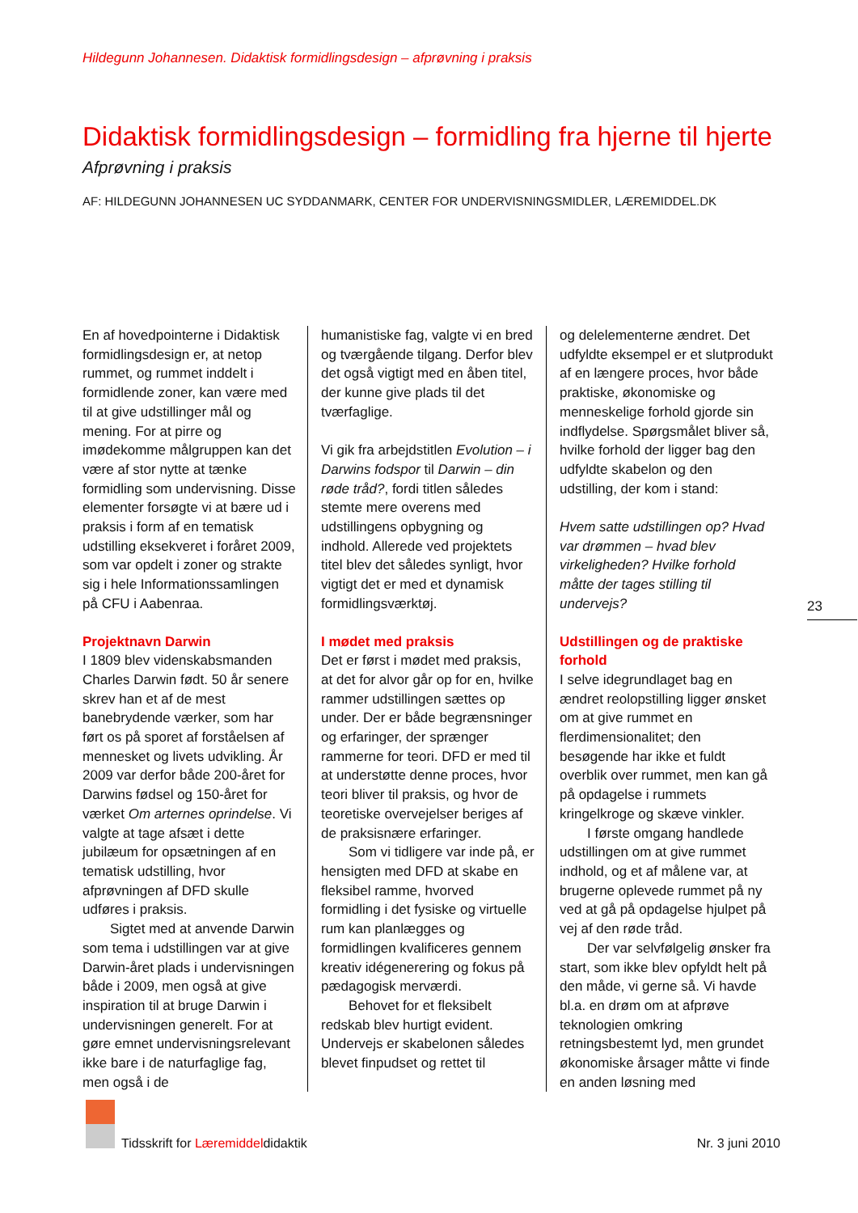Hildegunn Johannesen. Didaktisk formidlingsdesign – afprøvning i praksis
Didaktisk formidlingsdesign – formidling fra hjerne til hjerte
Afprøvning i praksis
AF: HILDEGUNN JOHANNESEN UC SYDDANMARK, CENTER FOR UNDERVISNINGSMIDLER, LÆREMIDDEL.DK
En af hovedpointerne i Didaktisk formidlingsdesign er, at netop rummet, og rummet inddelt i formidlende zoner, kan være med til at give udstillinger mål og mening. For at pirre og imødekomme målgruppen kan det være af stor nytte at tænke formidling som undervisning. Disse elementer forsøgte vi at bære ud i praksis i form af en tematisk udstilling eksekveret i foråret 2009, som var opdelt i zoner og strakte sig i hele Informationssamlingen på CFU i Aabenraa.
Projektnavn Darwin
I 1809 blev videnskabsmanden Charles Darwin født. 50 år senere skrev han et af de mest banebrydende værker, som har ført os på sporet af forståelsen af mennesket og livets udvikling. År 2009 var derfor både 200-året for Darwins fødsel og 150-året for værket Om arternes oprindelse. Vi valgte at tage afsæt i dette jubilæum for opsætningen af en tematisk udstilling, hvor afprøvningen af DFD skulle udføres i praksis.
Sigtet med at anvende Darwin som tema i udstillingen var at give Darwin-året plads i undervisningen både i 2009, men også at give inspiration til at bruge Darwin i undervisningen generelt. For at gøre emnet undervisningsrelevant ikke bare i de naturfaglige fag, men også i de
humanistiske fag, valgte vi en bred og tværgående tilgang. Derfor blev det også vigtigt med en åben titel, der kunne give plads til det tværfaglige.
Vi gik fra arbejdstitlen Evolution – i Darwins fodspor til Darwin – din røde tråd?, fordi titlen således stemte mere overens med udstillingens opbygning og indhold. Allerede ved projektets titel blev det således synligt, hvor vigtigt det er med et dynamisk formidlingsværktøj.
I mødet med praksis
Det er først i mødet med praksis, at det for alvor går op for en, hvilke rammer udstillingen sættes op under. Der er både begrænsninger og erfaringer, der sprænger rammerne for teori. DFD er med til at understøtte denne proces, hvor teori bliver til praksis, og hvor de teoretiske overvejelser beriges af de praksisnære erfaringer.
Som vi tidligere var inde på, er hensigten med DFD at skabe en fleksibel ramme, hvorved formidling i det fysiske og virtuelle rum kan planlægges og formidlingen kvalificeres gennem kreativ idégenerering og fokus på pædagogisk merværdi.
Behovet for et fleksibelt redskab blev hurtigt evident. Undervejs er skabelonen således blevet finpudset og rettet til
og delelementerne ændret. Det udfyldte eksempel er et slutprodukt af en længere proces, hvor både praktiske, økonomiske og menneskelige forhold gjorde sin indflydelse. Spørgsmålet bliver så, hvilke forhold der ligger bag den udfyldte skabelon og den udstilling, der kom i stand:
Hvem satte udstillingen op? Hvad var drømmen – hvad blev virkeligheden? Hvilke forhold måtte der tages stilling til undervejs?
Udstillingen og de praktiske forhold
I selve idegrundlaget bag en ændret reolopstilling ligger ønsket om at give rummet en flerdimensionalitet; den besøgende har ikke et fuldt overblik over rummet, men kan gå på opdagelse i rummets kringelkroge og skæve vinkler.
I første omgang handlede udstillingen om at give rummet indhold, og et af målene var, at brugerne oplevede rummet på ny ved at gå på opdagelse hjulpet på vej af den røde tråd.
Der var selvfølgelig ønsker fra start, som ikke blev opfyldt helt på den måde, vi gerne så. Vi havde bl.a. en drøm om at afprøve teknologien omkring retningsbestemt lyd, men grundet økonomiske årsager måtte vi finde en anden løsning med
23
Tidsskrift for Læremiddeldidaktik
Nr. 3 juni 2010